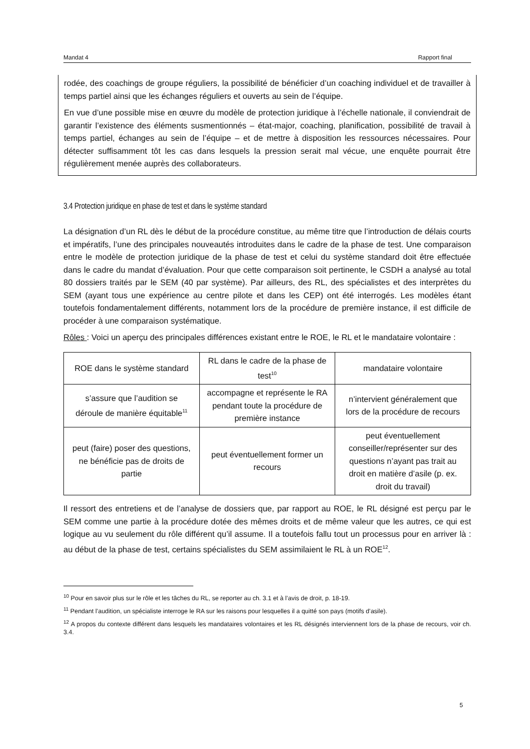Mandat 4 Rapport final
rodée, des coachings de groupe réguliers, la possibilité de bénéficier d’un coaching individuel et de travailler à temps partiel ainsi que les échanges réguliers et ouverts au sein de l’équipe.
En vue d’une possible mise en œuvre du modèle de protection juridique à l’échelle nationale, il conviendrait de garantir l’existence des éléments susmentionnés – état-major, coaching, planification, possibilité de travail à temps partiel, échanges au sein de l’équipe – et de mettre à disposition les ressources nécessaires. Pour détecter suffisamment tôt les cas dans lesquels la pression serait mal vécue, une enquête pourrait être régulièrement menée auprès des collaborateurs.
3.4 Protection juridique en phase de test et dans le système standard
La désignation d’un RL dès le début de la procédure constitue, au même titre que l’introduction de délais courts et impératifs, l’une des principales nouveautés introduites dans le cadre de la phase de test. Une comparaison entre le modèle de protection juridique de la phase de test et celui du système standard doit être effectuée dans le cadre du mandat d’évaluation. Pour que cette comparaison soit pertinente, le CSDH a analysé au total 80 dossiers traités par le SEM (40 par système). Par ailleurs, des RL, des spécialistes et des interprètes du SEM (ayant tous une expérience au centre pilote et dans les CEP) ont été interrogés. Les modèles étant toutefois fondamentalement différents, notamment lors de la procédure de première instance, il est difficile de procéder à une comparaison systématique.
Rôles : Voici un aperçu des principales différences existant entre le ROE, le RL et le mandataire volontaire :
| ROE dans le système standard | RL dans le cadre de la phase de test<sup>10</sup> | mandataire volontaire |
| s’assure que l’audition se déroule de manière équitable<sup>11</sup> | accompagne et représente le RA pendant toute la procédure de première instance | n’intervient généralement que lors de la procédure de recours |
| peut (faire) poser des questions, ne bénéficie pas de droits de partie | peut éventuellement former un recours | peut éventuellement conseiller/représenter sur des questions n’ayant pas trait au droit en matière d’asile (p. ex. droit du travail) |
Il ressort des entretiens et de l’analyse de dossiers que, par rapport au ROE, le RL désigné est perçu par le SEM comme une partie à la procédure dotée des mêmes droits et de même valeur que les autres, ce qui est logique au vu seulement du rôle différent qu’il assume. Il a toutefois fallu tout un processus pour en arriver là : au début de la phase de test, certains spécialistes du SEM assimilaient le RL à un ROE<sup>12</sup>.
<sup>10</sup> Pour en savoir plus sur le rôle et les tâches du RL, se reporter au ch. 3.1 et à l’avis de droit, p. 18-19.
<sup>11</sup> Pendant l’audition, un spécialiste interroge le RA sur les raisons pour lesquelles il a quitté son pays (motifs d’asile).
<sup>12</sup> A propos du contexte différent dans lesquels les mandataires volontaires et les RL désignés interviennent lors de la phase de recours, voir ch. 3.4.
5